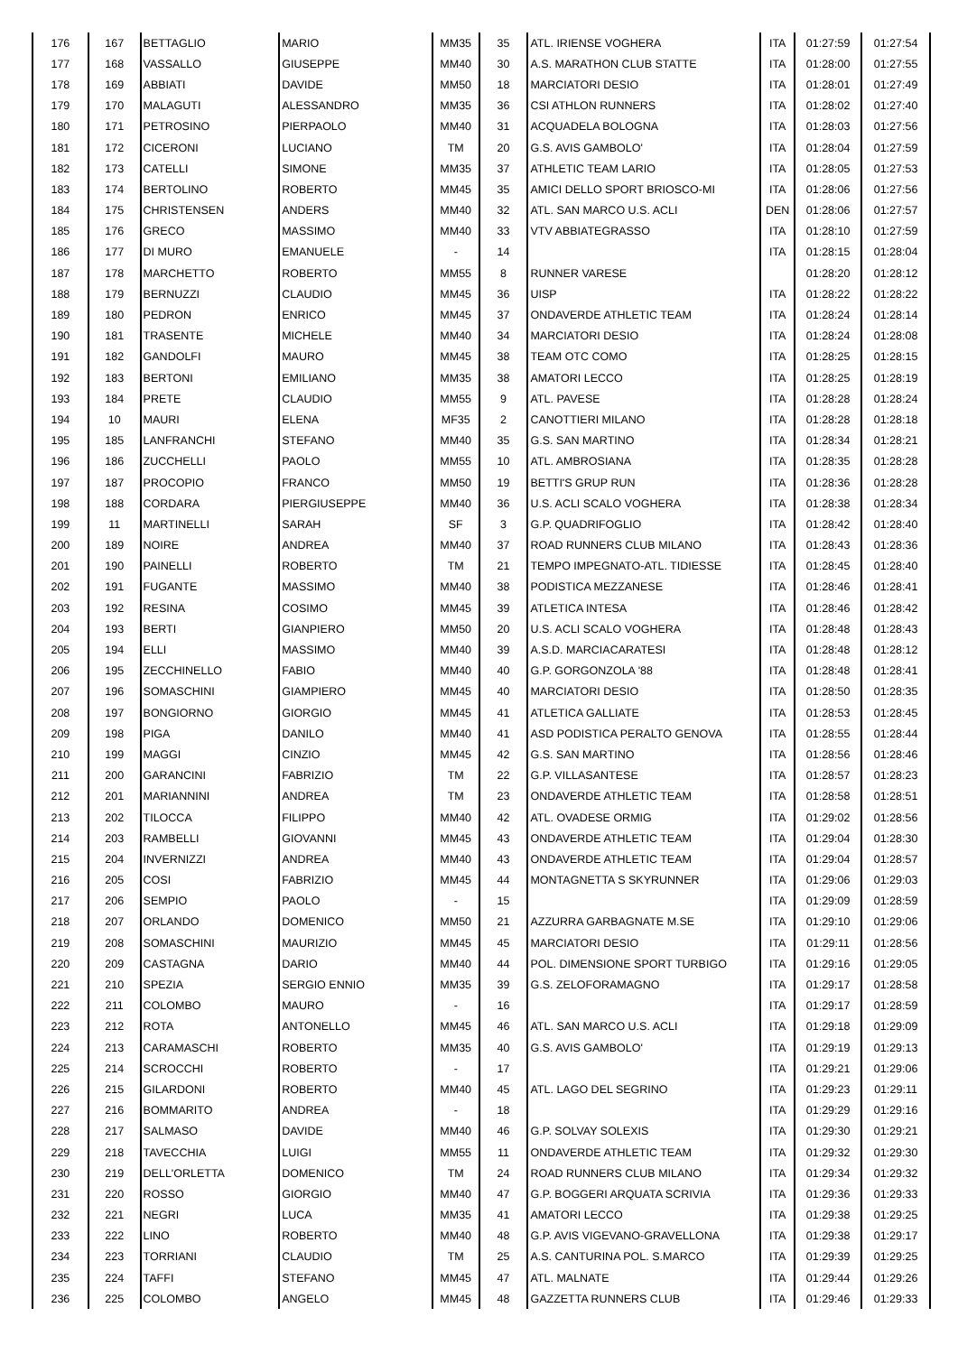| 176 | 167 | BETTAGLIO | MARIO | MM35 | 35 | ATL. IRIENSE VOGHERA | ITA | 01:27:59 | 01:27:54 |
| 177 | 168 | VASSALLO | GIUSEPPE | MM40 | 30 | A.S. MARATHON CLUB STATTE | ITA | 01:28:00 | 01:27:55 |
| 178 | 169 | ABBIATI | DAVIDE | MM50 | 18 | MARCIATORI DESIO | ITA | 01:28:01 | 01:27:49 |
| 179 | 170 | MALAGUTI | ALESSANDRO | MM35 | 36 | CSI ATHLON RUNNERS | ITA | 01:28:02 | 01:27:40 |
| 180 | 171 | PETROSINO | PIERPAOLO | MM40 | 31 | ACQUADELA BOLOGNA | ITA | 01:28:03 | 01:27:56 |
| 181 | 172 | CICERONI | LUCIANO | TM | 20 | G.S. AVIS GAMBOLO' | ITA | 01:28:04 | 01:27:59 |
| 182 | 173 | CATELLI | SIMONE | MM35 | 37 | ATHLETIC TEAM LARIO | ITA | 01:28:05 | 01:27:53 |
| 183 | 174 | BERTOLINO | ROBERTO | MM45 | 35 | AMICI DELLO SPORT BRIOSCO-MI | ITA | 01:28:06 | 01:27:56 |
| 184 | 175 | CHRISTENSEN | ANDERS | MM40 | 32 | ATL. SAN MARCO U.S. ACLI | DEN | 01:28:06 | 01:27:57 |
| 185 | 176 | GRECO | MASSIMO | MM40 | 33 | VTV ABBIATEGRASSO | ITA | 01:28:10 | 01:27:59 |
| 186 | 177 | DI MURO | EMANUELE | - | 14 | | ITA | 01:28:15 | 01:28:04 |
| 187 | 178 | MARCHETTO | ROBERTO | MM55 | 8 | RUNNER VARESE | | 01:28:20 | 01:28:12 |
| 188 | 179 | BERNUZZI | CLAUDIO | MM45 | 36 | UISP | ITA | 01:28:22 | 01:28:22 |
| 189 | 180 | PEDRON | ENRICO | MM45 | 37 | ONDAVERDE ATHLETIC TEAM | ITA | 01:28:24 | 01:28:14 |
| 190 | 181 | TRASENTE | MICHELE | MM40 | 34 | MARCIATORI DESIO | ITA | 01:28:24 | 01:28:08 |
| 191 | 182 | GANDOLFI | MAURO | MM45 | 38 | TEAM OTC COMO | ITA | 01:28:25 | 01:28:15 |
| 192 | 183 | BERTONI | EMILIANO | MM35 | 38 | AMATORI LECCO | ITA | 01:28:25 | 01:28:19 |
| 193 | 184 | PRETE | CLAUDIO | MM55 | 9 | ATL. PAVESE | ITA | 01:28:28 | 01:28:24 |
| 194 | 10 | MAURI | ELENA | MF35 | 2 | CANOTTIERI MILANO | ITA | 01:28:28 | 01:28:18 |
| 195 | 185 | LANFRANCHI | STEFANO | MM40 | 35 | G.S. SAN MARTINO | ITA | 01:28:34 | 01:28:21 |
| 196 | 186 | ZUCCHELLI | PAOLO | MM55 | 10 | ATL. AMBROSIANA | ITA | 01:28:35 | 01:28:28 |
| 197 | 187 | PROCOPIO | FRANCO | MM50 | 19 | BETTI'S GRUP RUN | ITA | 01:28:36 | 01:28:28 |
| 198 | 188 | CORDARA | PIERGIUSEPPE | MM40 | 36 | U.S. ACLI SCALO VOGHERA | ITA | 01:28:38 | 01:28:34 |
| 199 | 11 | MARTINELLI | SARAH | SF | 3 | G.P. QUADRIFOGLIO | ITA | 01:28:42 | 01:28:40 |
| 200 | 189 | NOIRE | ANDREA | MM40 | 37 | ROAD RUNNERS CLUB MILANO | ITA | 01:28:43 | 01:28:36 |
| 201 | 190 | PAINELLI | ROBERTO | TM | 21 | TEMPO IMPEGNATO-ATL. TIDIESSE | ITA | 01:28:45 | 01:28:40 |
| 202 | 191 | FUGANTE | MASSIMO | MM40 | 38 | PODISTICA MEZZANESE | ITA | 01:28:46 | 01:28:41 |
| 203 | 192 | RESINA | COSIMO | MM45 | 39 | ATLETICA INTESA | ITA | 01:28:46 | 01:28:42 |
| 204 | 193 | BERTI | GIANPIERO | MM50 | 20 | U.S. ACLI SCALO VOGHERA | ITA | 01:28:48 | 01:28:43 |
| 205 | 194 | ELLI | MASSIMO | MM40 | 39 | A.S.D. MARCIACARATESI | ITA | 01:28:48 | 01:28:12 |
| 206 | 195 | ZECCHINELLO | FABIO | MM40 | 40 | G.P. GORGONZOLA '88 | ITA | 01:28:48 | 01:28:41 |
| 207 | 196 | SOMASCHINI | GIAMPIERO | MM45 | 40 | MARCIATORI DESIO | ITA | 01:28:50 | 01:28:35 |
| 208 | 197 | BONGIORNO | GIORGIO | MM45 | 41 | ATLETICA GALLIATE | ITA | 01:28:53 | 01:28:45 |
| 209 | 198 | PIGA | DANILO | MM40 | 41 | ASD PODISTICA PERALTO GENOVA | ITA | 01:28:55 | 01:28:44 |
| 210 | 199 | MAGGI | CINZIO | MM45 | 42 | G.S. SAN MARTINO | ITA | 01:28:56 | 01:28:46 |
| 211 | 200 | GARANCINI | FABRIZIO | TM | 22 | G.P. VILLASANTESE | ITA | 01:28:57 | 01:28:23 |
| 212 | 201 | MARIANNINI | ANDREA | TM | 23 | ONDAVERDE ATHLETIC TEAM | ITA | 01:28:58 | 01:28:51 |
| 213 | 202 | TILOCCA | FILIPPO | MM40 | 42 | ATL. OVADESE ORMIG | ITA | 01:29:02 | 01:28:56 |
| 214 | 203 | RAMBELLI | GIOVANNI | MM45 | 43 | ONDAVERDE ATHLETIC TEAM | ITA | 01:29:04 | 01:28:30 |
| 215 | 204 | INVERNIZZI | ANDREA | MM40 | 43 | ONDAVERDE ATHLETIC TEAM | ITA | 01:29:04 | 01:28:57 |
| 216 | 205 | COSI | FABRIZIO | MM45 | 44 | MONTAGNETTA S SKYRUNNER | ITA | 01:29:06 | 01:29:03 |
| 217 | 206 | SEMPIO | PAOLO | - | 15 | | ITA | 01:29:09 | 01:28:59 |
| 218 | 207 | ORLANDO | DOMENICO | MM50 | 21 | AZZURRA GARBAGNATE M.SE | ITA | 01:29:10 | 01:29:06 |
| 219 | 208 | SOMASCHINI | MAURIZIO | MM45 | 45 | MARCIATORI DESIO | ITA | 01:29:11 | 01:28:56 |
| 220 | 209 | CASTAGNA | DARIO | MM40 | 44 | POL. DIMENSIONE SPORT TURBIGO | ITA | 01:29:16 | 01:29:05 |
| 221 | 210 | SPEZIA | SERGIO ENNIO | MM35 | 39 | G.S. ZELOFORAMAGNO | ITA | 01:29:17 | 01:28:58 |
| 222 | 211 | COLOMBO | MAURO | - | 16 | | ITA | 01:29:17 | 01:28:59 |
| 223 | 212 | ROTA | ANTONELLO | MM45 | 46 | ATL. SAN MARCO U.S. ACLI | ITA | 01:29:18 | 01:29:09 |
| 224 | 213 | CARAMASCHI | ROBERTO | MM35 | 40 | G.S. AVIS GAMBOLO' | ITA | 01:29:19 | 01:29:13 |
| 225 | 214 | SCROCCHI | ROBERTO | - | 17 | | ITA | 01:29:21 | 01:29:06 |
| 226 | 215 | GILARDONI | ROBERTO | MM40 | 45 | ATL. LAGO DEL SEGRINO | ITA | 01:29:23 | 01:29:11 |
| 227 | 216 | BOMMARITO | ANDREA | - | 18 | | ITA | 01:29:29 | 01:29:16 |
| 228 | 217 | SALMASO | DAVIDE | MM40 | 46 | G.P. SOLVAY SOLEXIS | ITA | 01:29:30 | 01:29:21 |
| 229 | 218 | TAVECCHIA | LUIGI | MM55 | 11 | ONDAVERDE ATHLETIC TEAM | ITA | 01:29:32 | 01:29:30 |
| 230 | 219 | DELL'ORLETTA | DOMENICO | TM | 24 | ROAD RUNNERS CLUB MILANO | ITA | 01:29:34 | 01:29:32 |
| 231 | 220 | ROSSO | GIORGIO | MM40 | 47 | G.P. BOGGERI ARQUATA SCRIVIA | ITA | 01:29:36 | 01:29:33 |
| 232 | 221 | NEGRI | LUCA | MM35 | 41 | AMATORI LECCO | ITA | 01:29:38 | 01:29:25 |
| 233 | 222 | LINO | ROBERTO | MM40 | 48 | G.P. AVIS VIGEVANO-GRAVELLONA | ITA | 01:29:38 | 01:29:17 |
| 234 | 223 | TORRIANI | CLAUDIO | TM | 25 | A.S. CANTURINA POL. S.MARCO | ITA | 01:29:39 | 01:29:25 |
| 235 | 224 | TAFFI | STEFANO | MM45 | 47 | ATL. MALNATE | ITA | 01:29:44 | 01:29:26 |
| 236 | 225 | COLOMBO | ANGELO | MM45 | 48 | GAZZETTA RUNNERS CLUB | ITA | 01:29:46 | 01:29:33 |